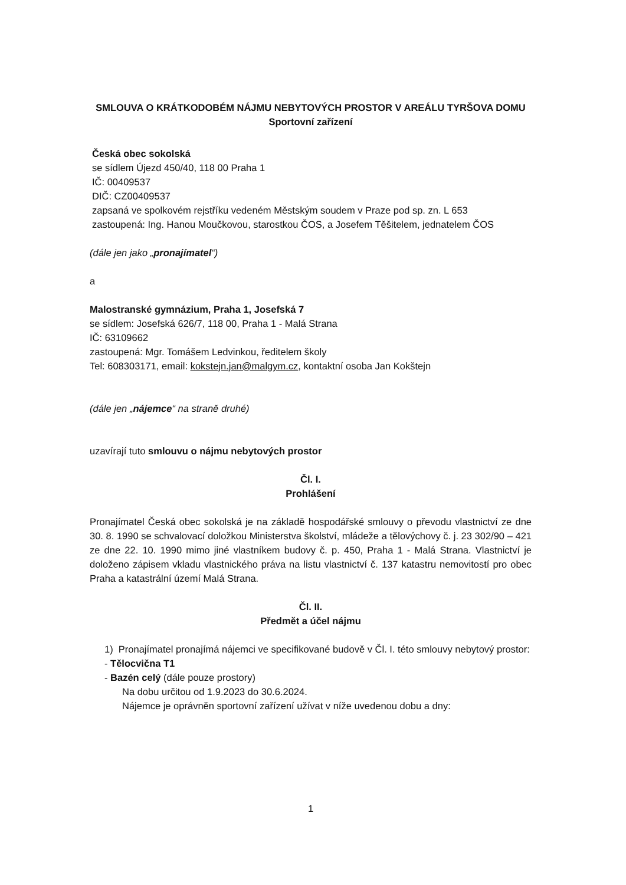SMLOUVA O KRÁTKODOBÉM NÁJMU NEBYTOVÝCH PROSTOR V AREÁLU TYRŠOVA DOMU
Sportovní zařízení
Česká obec sokolská
se sídlem Újezd 450/40, 118 00 Praha 1
IČ: 00409537
DIČ: CZ00409537
zapsaná ve spolkovém rejstříku vedeném Městským soudem v Praze pod sp. zn. L 653
zastoupená: Ing. Hanou Moučkovou, starostkou ČOS, a Josefem Těšitelem, jednatelem ČOS
(dále jen jako „pronajímatel“)
a
Malostranské gymnázium, Praha 1, Josefská 7
se sídlem: Josefská 626/7, 118 00, Praha 1 - Malá Strana
IČ: 63109662
zastoupená: Mgr. Tomášem Ledvinkou, ředitelem školy
Tel: 608303171, email: kokstejn.jan@malgym.cz, kontaktní osoba Jan Kokštejn
(dále jen „nájemce“ na straně druhé)
uzavírají tuto smlouvu o nájmu nebytových prostor
Čl. I.
Prohlášení
Pronajímatel Česká obec sokolská je na základě hospodářské smlouvy o převodu vlastnictví ze dne 30. 8. 1990 se schvalovací doložkou Ministerstva školství, mládeže a tělovýchovy č. j. 23 302/90 – 421 ze dne 22. 10. 1990 mimo jiné vlastníkem budovy č. p. 450, Praha 1 - Malá Strana. Vlastnictví je doloženo zápisem vkladu vlastnického práva na listu vlastnictví č. 137 katastru nemovitostí pro obec Praha a katastrální území Malá Strana.
Čl. II.
Předmět a účel nájmu
1) Pronajímatel pronajímá nájemci ve specifikované budově v Čl. I. této smlouvy nebytový prostor:
- Tělocvična T1
- Bazén celý (dále pouze prostory)
Na dobu určitou od 1.9.2023 do 30.6.2024.
Nájemce je oprávněn sportovní zařízení užívat v níže uvedenou dobu a dny:
1